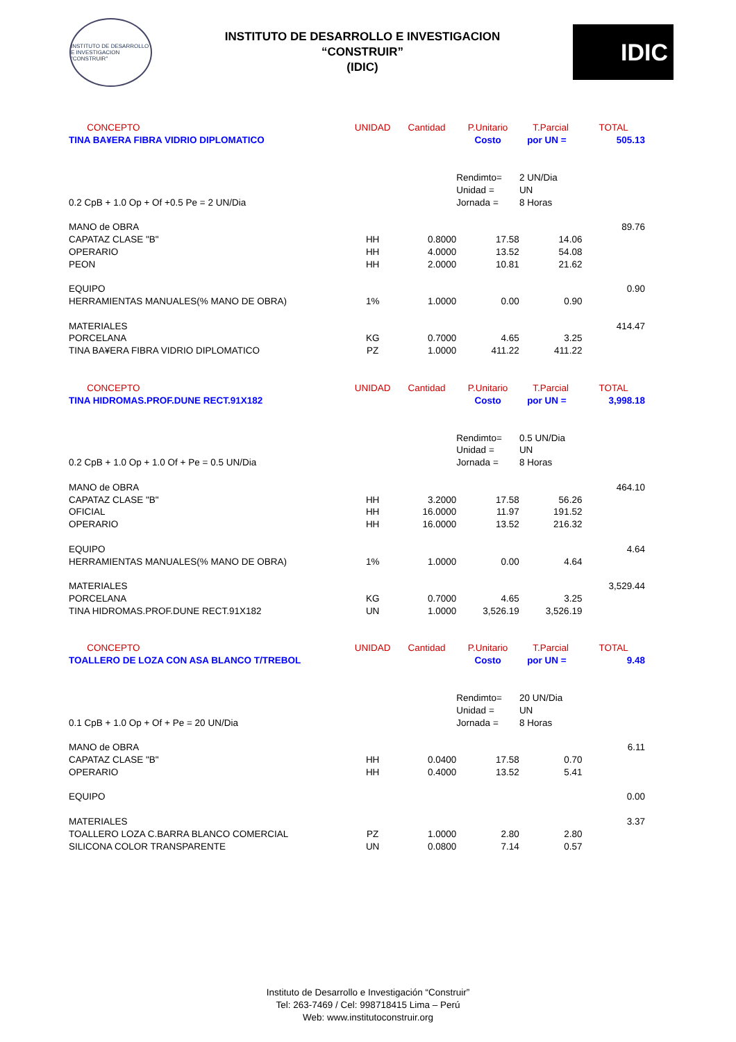INSTITUTO DE DESARROLLO E INVESTIGACION "CONSTRUIR"
INSTITUTO DE DESARROLLO E INVESTIGACION
“CONSTRUIR”
(IDIC)
IDIC
| CONCEPTO | UNIDAD | Cantidad | P.Unitario | T.Parcial | TOTAL |
| TINA BA¥ERA FIBRA VIDRIO DIPLOMATICO | | | Costo | por UN = | 505.13 |
| | | | Rendimto= | 2 UN/Dia | |
| | | | Unidad = | UN | |
| 0.2 CpB + 1.0 Op + Of +0.5 Pe = 2 UN/Dia | | | Jornada = | 8 Horas | |
| MANO de OBRA | | | | | 89.76 |
| CAPATAZ CLASE "B" | HH | 0.8000 | 17.58 | 14.06 | |
| OPERARIO | HH | 4.0000 | 13.52 | 54.08 | |
| PEON | HH | 2.0000 | 10.81 | 21.62 | |
| EQUIPO | | | | | 0.90 |
| HERRAMIENTAS MANUALES(% MANO DE OBRA) | 1% | 1.0000 | 0.00 | 0.90 | |
| MATERIALES | | | | | 414.47 |
| PORCELANA | KG | 0.7000 | 4.65 | 3.25 | |
| TINA BA¥ERA FIBRA VIDRIO DIPLOMATICO | PZ | 1.0000 | 411.22 | 411.22 | |
| CONCEPTO | UNIDAD | Cantidad | P.Unitario | T.Parcial | TOTAL |
| TINA HIDROMAS.PROF.DUNE RECT.91X182 | | | Costo | por UN = | 3,998.18 |
| | | | Rendimto= | 0.5 UN/Dia | |
| | | | Unidad = | UN | |
| 0.2 CpB + 1.0 Op + 1.0 Of + Pe = 0.5 UN/Dia | | | Jornada = | 8 Horas | |
| MANO de OBRA | | | | | 464.10 |
| CAPATAZ CLASE "B" | HH | 3.2000 | 17.58 | 56.26 | |
| OFICIAL | HH | 16.0000 | 11.97 | 191.52 | |
| OPERARIO | HH | 16.0000 | 13.52 | 216.32 | |
| EQUIPO | | | | | 4.64 |
| HERRAMIENTAS MANUALES(% MANO DE OBRA) | 1% | 1.0000 | 0.00 | 4.64 | |
| MATERIALES | | | | | 3,529.44 |
| PORCELANA | KG | 0.7000 | 4.65 | 3.25 | |
| TINA HIDROMAS.PROF.DUNE RECT.91X182 | UN | 1.0000 | 3,526.19 | 3,526.19 | |
| CONCEPTO | UNIDAD | Cantidad | P.Unitario | T.Parcial | TOTAL |
| TOALLERO DE LOZA CON ASA BLANCO T/TREBOL | | | Costo | por UN = | 9.48 |
| | | | Rendimto= | 20 UN/Dia | |
| | | | Unidad = | UN | |
| 0.1 CpB + 1.0 Op + Of + Pe = 20 UN/Dia | | | Jornada = | 8 Horas | |
| MANO de OBRA | | | | | 6.11 |
| CAPATAZ CLASE "B" | HH | 0.0400 | 17.58 | 0.70 | |
| OPERARIO | HH | 0.4000 | 13.52 | 5.41 | |
| EQUIPO | | | | | 0.00 |
| MATERIALES | | | | | 3.37 |
| TOALLERO LOZA C.BARRA BLANCO COMERCIAL | PZ | 1.0000 | 2.80 | 2.80 | |
| SILICONA COLOR TRANSPARENTE | UN | 0.0800 | 7.14 | 0.57 | |
Instituto de Desarrollo e Investigación “Construir”
Tel: 263-7469 / Cel: 998718415 Lima – Perú
Web: www.institutoconstruir.org